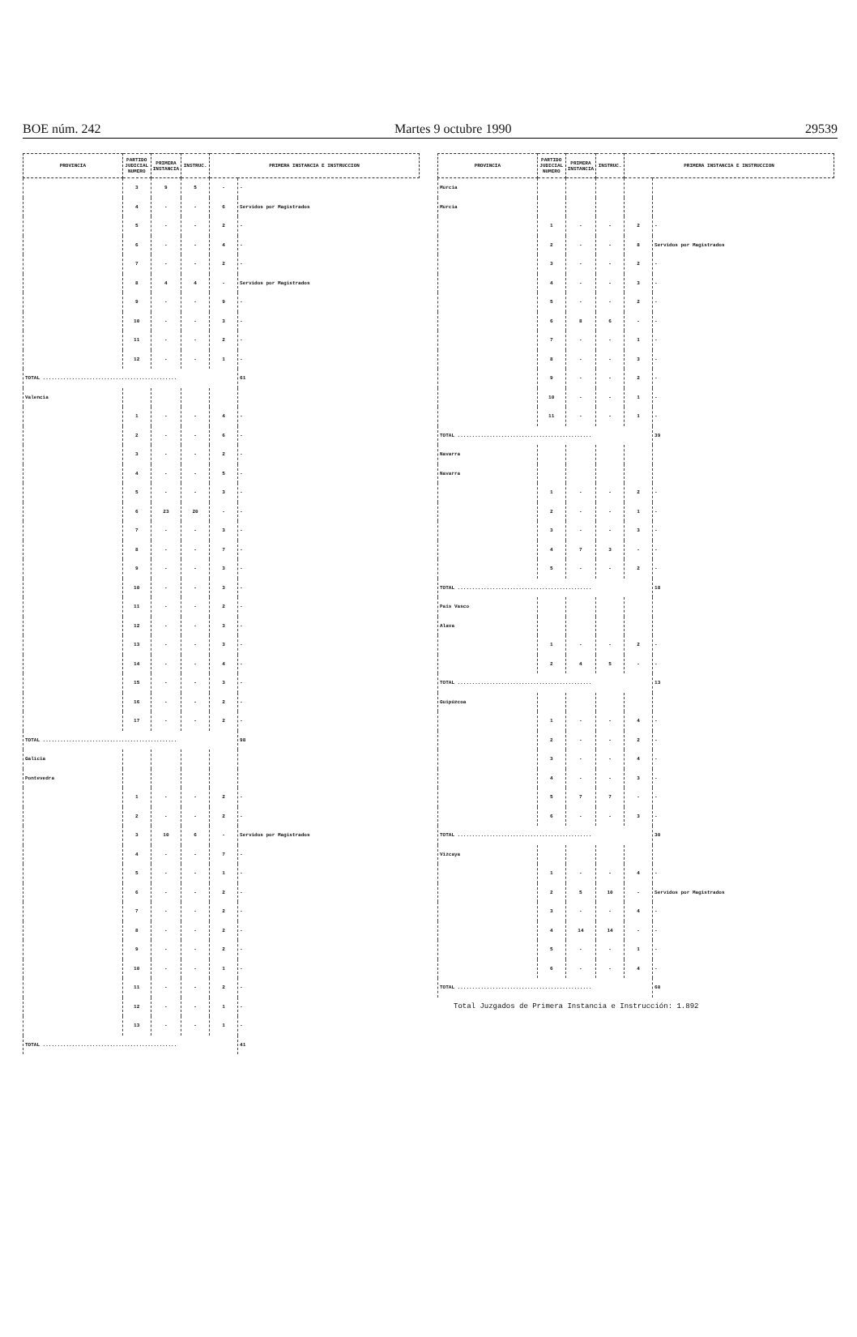BOE núm. 242 Martes 9 octubre 1990 29539
| PROVINCIA | PARTIDO JUDICIAL NUMERO | PRIMERA INSTANCIA | INSTRUC. | PRIMERA INSTANCIA E INSTRUCCION | |
| --- | --- | --- | --- | --- | --- |
| | 3 | 9 | 5 | - | - |
| | 4 | - | - | 6 | Servidos por Magistrados |
| | 5 | - | - | 2 | - |
| | 6 | - | - | 4 | - |
| | 7 | - | - | 2 | - |
| | 8 | 4 | 4 | - | Servidos por Magistrados |
| | 9 | - | - | 9 | - |
| | 10 | - | - | 3 | - |
| | 11 | - | - | 2 | - |
| | 12 | - | - | 1 | - |
| TOTAL .............................................. | | | | | 61 |
| Valencia | | | | | |
| | 1 | - | - | 4 | - |
| | 2 | - | - | 6 | - |
| | 3 | - | - | 2 | - |
| | 4 | - | - | 5 | - |
| | 5 | - | - | 3 | - |
| | 6 | 23 | 20 | - | - |
| | 7 | - | - | 3 | - |
| | 8 | - | - | 7 | - |
| | 9 | - | - | 3 | - |
| | 10 | - | - | 3 | - |
| | 11 | - | - | 2 | - |
| | 12 | - | - | 3 | - |
| | 13 | - | - | 3 | - |
| | 14 | - | - | 4 | - |
| | 15 | - | - | 3 | - |
| | 16 | - | - | 2 | - |
| | 17 | - | - | 2 | - |
| TOTAL .............................................. | | | | | 98 |
| Galicia | | | | | |
| Pontevedra | | | | | |
| | 1 | - | - | 2 | - |
| | 2 | - | - | 2 | - |
| | 3 | 10 | 6 | - | Servidos por Magistrados |
| | 4 | - | - | 7 | - |
| | 5 | - | - | 1 | - |
| | 6 | - | - | 2 | - |
| | 7 | - | - | 2 | - |
| | 8 | - | - | 2 | - |
| | 9 | - | - | 2 | - |
| | 10 | - | - | 1 | - |
| | 11 | - | - | 2 | - |
| | 12 | - | - | 1 | - |
| | 13 | - | - | 1 | - |
| TOTAL .............................................. | | | | | 41 |
| PROVINCIA | PARTIDO JUDICIAL NUMERO | PRIMERA INSTANCIA | INSTRUC. | PRIMERA INSTANCIA E INSTRUCCION | |
| --- | --- | --- | --- | --- | --- |
| Murcia | | | | | |
| Murcia | | | | | |
| | 1 | - | - | 2 | - |
| | 2 | - | - | 8 | Servidos por Magistrados |
| | 3 | - | - | 2 | - |
| | 4 | - | - | 3 | - |
| | 5 | - | - | 2 | - |
| | 6 | 8 | 6 | - | - |
| | 7 | - | - | 1 | - |
| | 8 | - | - | 3 | - |
| | 9 | - | - | 2 | - |
| | 10 | - | - | 1 | - |
| | 11 | - | - | 1 | - |
| TOTAL .............................................. | | | | | 39 |
| Navarra | | | | | |
| Navarra | | | | | |
| | 1 | - | - | 2 | - |
| | 2 | - | - | 1 | - |
| | 3 | - | - | 3 | - |
| | 4 | 7 | 3 | - | - |
| | 5 | - | - | 2 | - |
| TOTAL .............................................. | | | | | 18 |
| País Vasco | | | | | |
| Alava | | | | | |
| | 1 | - | - | 2 | - |
| | 2 | 4 | 5 | - | - |
| TOTAL .............................................. | | | | | 13 |
| Guipúzcoa | | | | | |
| | 1 | - | - | 4 | - |
| | 2 | - | - | 2 | - |
| | 3 | - | - | 4 | - |
| | 4 | - | - | 3 | - |
| | 5 | 7 | 7 | - | - |
| | 6 | - | - | 3 | - |
| TOTAL .............................................. | | | | | 30 |
| Vizcaya | | | | | |
| | 1 | - | - | 4 | - |
| | 2 | 5 | 10 | - | Servidos por Magistrados |
| | 3 | - | - | 4 | - |
| | 4 | 14 | 14 | - | - |
| | 5 | - | - | 1 | - |
| | 6 | - | - | 4 | - |
| TOTAL .............................................. | | | | | 60 |
Total Juzgados de Primera Instancia e Instrucción: 1.892